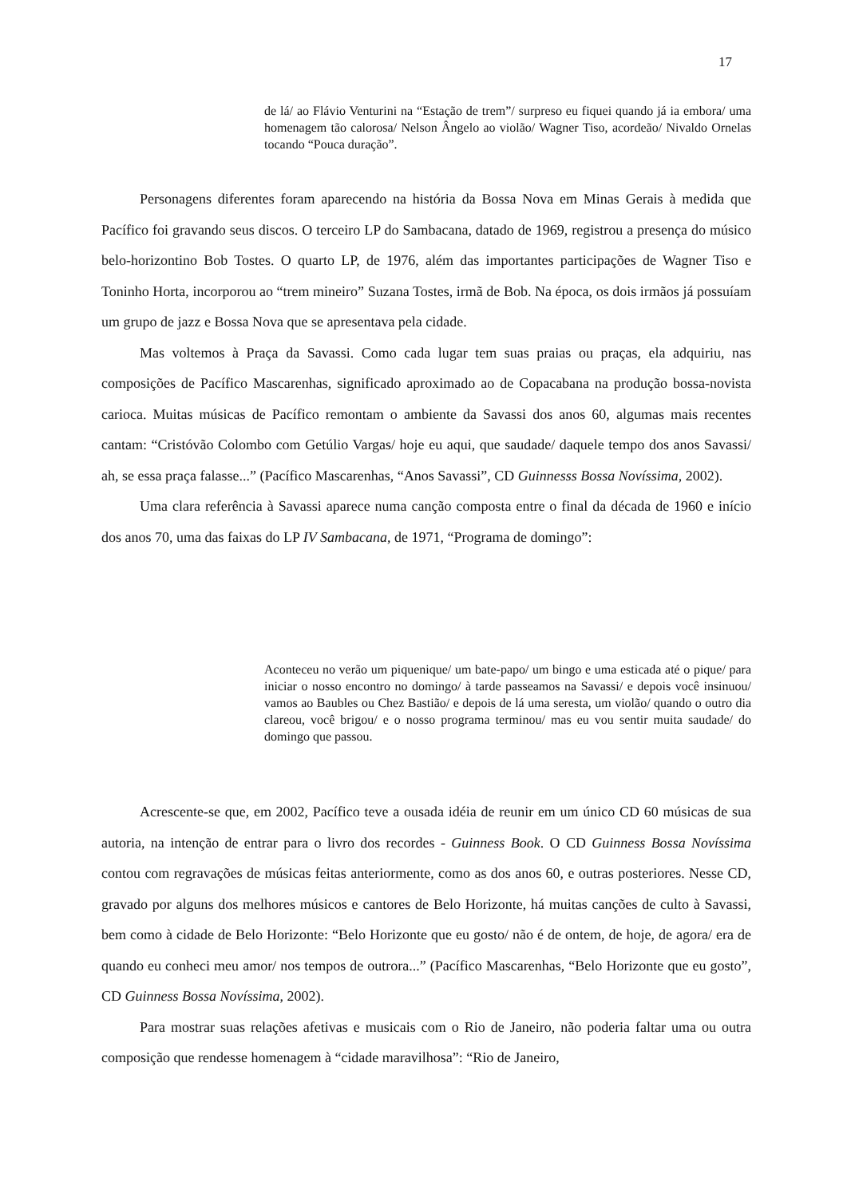17
de lá/ ao Flávio Venturini na “Estação de trem”/ surpreso eu fiquei quando já ia embora/ uma homenagem tão calorosa/ Nelson Ângelo ao violão/ Wagner Tiso, acordeão/ Nivaldo Ornelas tocando “Pouca duração”.
Personagens diferentes foram aparecendo na história da Bossa Nova em Minas Gerais à medida que Pacífico foi gravando seus discos. O terceiro LP do Sambacana, datado de 1969, registrou a presença do músico belo-horizontino Bob Tostes. O quarto LP, de 1976, além das importantes participações de Wagner Tiso e Toninho Horta, incorporou ao “trem mineiro” Suzana Tostes, irmã de Bob. Na época, os dois irmãos já possuíam um grupo de jazz e Bossa Nova que se apresentava pela cidade.
Mas voltemos à Praça da Savassi. Como cada lugar tem suas praias ou praças, ela adquiriu, nas composições de Pacífico Mascarenhas, significado aproximado ao de Copacabana na produção bossa-novista carioca. Muitas músicas de Pacífico remontam o ambiente da Savassi dos anos 60, algumas mais recentes cantam: “Cristóvão Colombo com Getúlio Vargas/ hoje eu aqui, que saudade/ daquele tempo dos anos Savassi/ ah, se essa praça falasse...” (Pacífico Mascarenhas, “Anos Savassi”, CD Guinnesss Bossa Novíssima, 2002).
Uma clara referência à Savassi aparece numa canção composta entre o final da década de 1960 e início dos anos 70, uma das faixas do LP IV Sambacana, de 1971, “Programa de domingo”:
Aconteceu no verão um piquenique/ um bate-papo/ um bingo e uma esticada até o pique/ para iniciar o nosso encontro no domingo/ à tarde passeamos na Savassi/ e depois você insinuou/ vamos ao Baubles ou Chez Bastião/ e depois de lá uma seresta, um violão/ quando o outro dia clareou, você brigou/ e o nosso programa terminou/ mas eu vou sentir muita saudade/ do domingo que passou.
Acrescente-se que, em 2002, Pacífico teve a ousada idéia de reunir em um único CD 60 músicas de sua autoria, na intenção de entrar para o livro dos recordes - Guinness Book. O CD Guinness Bossa Novíssima contou com regravações de músicas feitas anteriormente, como as dos anos 60, e outras posteriores. Nesse CD, gravado por alguns dos melhores músicos e cantores de Belo Horizonte, há muitas canções de culto à Savassi, bem como à cidade de Belo Horizonte: “Belo Horizonte que eu gosto/ não é de ontem, de hoje, de agora/ era de quando eu conheci meu amor/ nos tempos de outrora...” (Pacífico Mascarenhas, “Belo Horizonte que eu gosto”, CD Guinness Bossa Novíssima, 2002).
Para mostrar suas relações afetivas e musicais com o Rio de Janeiro, não poderia faltar uma ou outra composição que rendesse homenagem à “cidade maravilhosa”: “Rio de Janeiro,